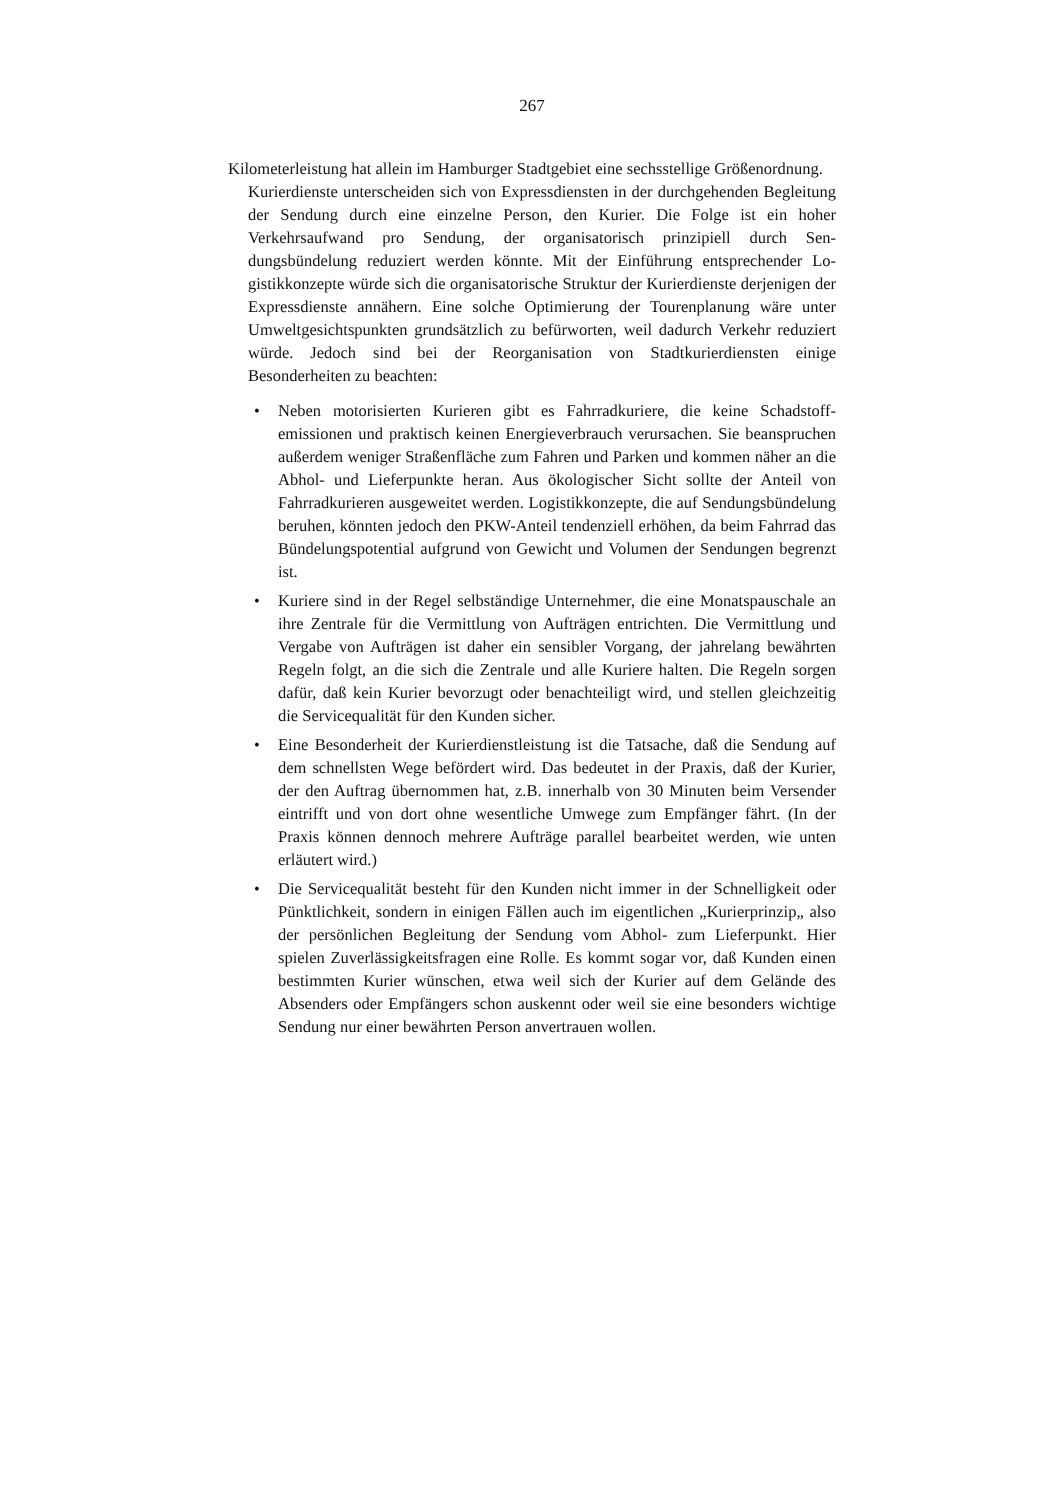267
Kilometerleistung hat allein im Hamburger Stadtgebiet eine sechsstellige Größen­ordnung.
Kurierdienste unterscheiden sich von Expressdiensten in der durchgehenden Begleitung der Sendung durch eine einzelne Person, den Kurier. Die Folge ist ein hoher Verkehrsaufwand pro Sendung, der organisatorisch prinzipiell durch Sen­dungsbündelung reduziert werden könnte. Mit der Einführung entsprechender Lo­gistikkonzepte würde sich die organisatorische Struktur der Kurierdienste der­jenigen der Expressdienste annähern. Eine solche Optimierung der Tourenpla­nung wäre unter Umweltgesichtspunkten grundsätzlich zu befürworten, weil da­durch Verkehr reduziert würde. Jedoch sind bei der Reorganisation von Stadt­kurierdiensten einige Besonderheiten zu beachten:
• Neben motorisierten Kurieren gibt es Fahrradkuriere, die keine Schadstoff­emissionen und praktisch keinen Energieverbrauch verursachen. Sie bean­spruchen außerdem weniger Straßenfläche zum Fahren und Parken und kommen näher an die Abhol- und Lieferpunkte heran. Aus ökologischer Sicht sollte der Anteil von Fahrradkurieren ausgeweitet werden. Logistikkonzepte, die auf Sendungsbündelung beruhen, könnten jedoch den PKW-Anteil tendenziell erhöhen, da beim Fahrrad das Bündelungspotential aufgrund von Gewicht und Volumen der Sendungen begrenzt ist.
• Kuriere sind in der Regel selbständige Unternehmer, die eine Monatspauscha­le an ihre Zentrale für die Vermittlung von Aufträgen entrichten. Die Ver­mittlung und Vergabe von Aufträgen ist daher ein sensibler Vorgang, der jahrelang bewährten Regeln folgt, an die sich die Zentrale und alle Kuriere halten. Die Regeln sorgen dafür, daß kein Kurier bevorzugt oder benachteiligt wird, und stellen gleichzeitig die Servicequalität für den Kunden sicher.
• Eine Besonderheit der Kurierdienstleistung ist die Tatsache, daß die Sendung auf dem schnellsten Wege befördert wird. Das bedeutet in der Praxis, daß der Kurier, der den Auftrag übernommen hat, z.B. innerhalb von 30 Minuten beim Versender eintrifft und von dort ohne wesentliche Umwege zum Emp­fänger fährt. (In der Praxis können dennoch mehrere Aufträge parallel be­arbeitet werden, wie unten erläutert wird.)
• Die Servicequalität besteht für den Kunden nicht immer in der Schnelligkeit oder Pünktlichkeit, sondern in einigen Fällen auch im eigentlichen „Kurier­prinzip„ also der persönlichen Begleitung der Sendung vom Abhol- zum Lieferpunkt. Hier spielen Zuverlässigkeitsfragen eine Rolle. Es kommt sogar vor, daß Kunden einen bestimmten Kurier wünschen, etwa weil sich der Kurier auf dem Gelände des Absenders oder Empfängers schon auskennt oder weil sie eine besonders wichtige Sendung nur einer bewährten Person anvertrauen wollen.